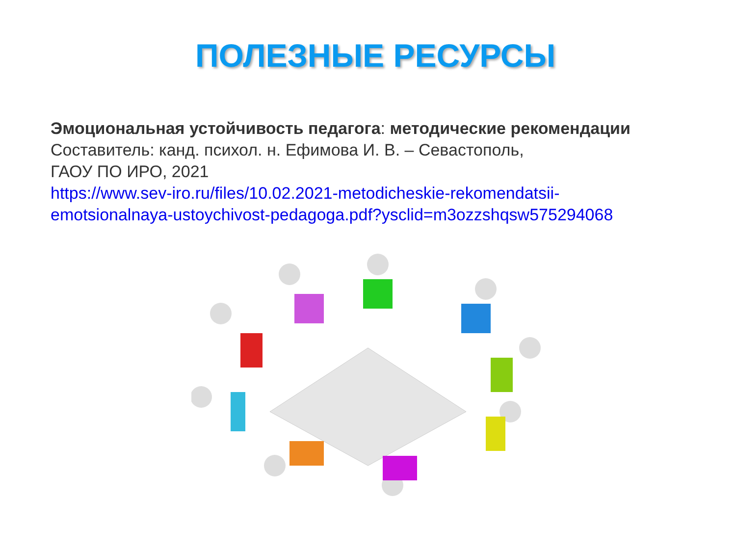ПОЛЕЗНЫЕ РЕСУРСЫ
Эмоциональная устойчивость педагога: методические рекомендации
Составитель: канд. психол. н. Ефимова И. В. – Севастополь,
ГАОУ ПО ИРО, 2021
https://www.sev-iro.ru/files/10.02.2021-metodicheskie-rekomendatsii-
emotsionalnaya-ustoychivost-pedagoga.pdf?ysclid=m3ozzshqsw575294068